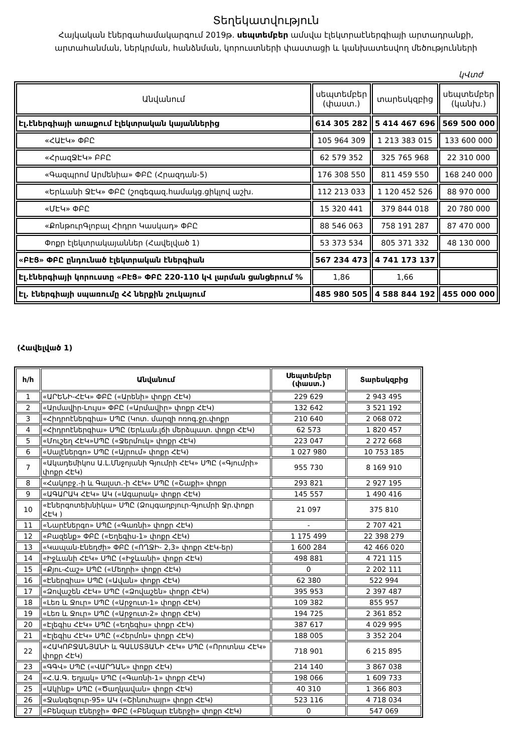Տեղեկատվություն
Հայկական էներգահամակարգում 2019թ. սեպտեմբեր ամսվա էլեկտրաէներգիայի արտադրանքի,
արտահանման, ներկրման, հանձնման, կորուստների փաստացի և կանխատեսվող մեծությունների
կՎտժ
| Անվանում | սեպտեմբեր (փաստ.) | տարեսկզբից | սեպտեմբեր (կանխ.) |
| --- | --- | --- | --- |
| Էլ.էներգիայի առաքում էլեկտրական կայաններից | 614 305 282 | 5 414 467 696 | 569 500 000 |
| «ՀԱԷԿ» ՓԲԸ | 105 964 309 | 1 213 383 015 | 133 600 000 |
| «ՀրազՋԷԿ» ԲԲԸ | 62 579 352 | 325 765 968 | 22 310 000 |
| «Գազպրոմ Արմենիա» ՓԲԸ (Հրազդան-5) | 176 308 550 | 811 459 550 | 168 240 000 |
| «Երևանի ՋԷԿ» ՓԲԸ (շոգեգազ.համակց.ցիկլով աշխ. | 112 213 033 | 1 120 452 526 | 88 970 000 |
| «ՄԷԿ» ՓԲԸ | 15 320 441 | 379 844 018 | 20 780 000 |
| «ՔոնթուրԳլոբալ Հիդրո Կասկադ» ՓԲԸ | 88 546 063 | 758 191 287 | 87 470 000 |
| Փոքր էլեկտրակայաններ (Հավելված 1) | 53 373 534 | 805 371 332 | 48 130 000 |
| «ԲԷՑ» ՓԲԸ ընդունած էլեկտրական էներգիան | 567 234 473 | 4 741 173 137 | |
| Էլ.էներգիայի կորուստը «ԲԷՑ» ՓԲԸ 220-110 կՎ լարման ցանցերում % | 1,86 | 1,66 | |
| Էլ. էներգիայի սպառումը ՀՀ ներքին շուկայում | 485 980 505 | 4 588 844 192 | 455 000 000 |
(Հավելված 1)
| հ/հ | Անվանում | Սեպտեմբեր (փաստ.) | Տարեսկզբից |
| --- | --- | --- | --- |
| 1 | «ԱՐԵՆԻ-ՀԷԿ» ՓԲԸ («Արենի» փոքր ՀԷԿ) | 229 629 | 2 943 495 |
| 2 | «Արմավիր-Լույս» ՓԲԸ («Արմավիր» փոքր ՀԷԿ) | 132 642 | 3 521 192 |
| 3 | «Հիդրոէներգիա» ՍՊԸ (Կոտ. մարզի ոռոգ.ջր.փոքր | 210 640 | 2 068 072 |
| 4 | «Հիդրոէներգիա» ՍՊԸ (Երևան.լճի մերձպատ. փոքր ՀԷԿ) | 62 573 | 1 820 457 |
| 5 | «Մուշեղ ՀԷԿ»ՍՊԸ («Ջերմուկ» փոքր ՀԷԿ) | 223 047 | 2 272 668 |
| 6 | «Սալէներգո» ՍՊԸ («Այրում» փոքր ՀԷԿ) | 1 027 980 | 10 753 185 |
| 7 | «Ակադեմիկոս Ա.Լ.Մնջոյանի Գյումրի ՀԷԿ» ՍՊԸ («Գյումրի» փոքր ՀԷԿ) | 955 730 | 8 169 910 |
| 8 | «Հակոբջ.-ի և Գալստ.-ի ՀԷԿ» ՍՊԸ («Շաքի» փոքր | 293 821 | 2 927 195 |
| 9 | «ԱԳԱՐԱԿ ՀԷԿ» ԱԿ («Ագարակ» փոքր ՀԷԿ) | 145 557 | 1 490 416 |
| 10 | «Էներգոտեխնիկա» ՍՊԸ (Ձույգաղբյուր-Գյումրի Ջր.փոքր ՀԷԿ ) | 21 097 | 375 810 |
| 11 | «Նարէներգո» ՍՊԸ («Գառնի» փոքր ՀԷԿ) | - | 2 707 421 |
| 12 | «Բազենք» ՓԲԸ («Եղեգիս-1» փոքր ՀԷԿ) | 1 175 499 | 22 398 279 |
| 13 | «Կապան-Էնեդժի» ՓԲԸ («ՈՂՋԻ- 2,3» փոքր ՀԷԿ-եր) | 1 600 284 | 42 466 020 |
| 14 | «Իջևանի ՀԷԿ» ՍՊԸ («Իջևանի» փոքր ՀԷԿ) | 498 881 | 4 721 115 |
| 15 | «Քյու-Հաշ» ՍՊԸ («Մեղրի» փոքր ՀԷԿ) | 0 | 2 202 111 |
| 16 | «Էներգիա» ՍՊԸ («Ավան» փոքր ՀԷԿ) | 62 380 | 522 994 |
| 17 | «Ձովաշեն ՀԷԿ» ՍՊԸ («Ձովաշեն» փոքր ՀԷԿ) | 395 953 | 2 397 487 |
| 18 | «Լեռ և Ջուր» ՍՊԸ («Արջուտ-1» փոքր ՀԷԿ) | 109 382 | 855 957 |
| 19 | «Լեռ և Ջուր» ՍՊԸ («Արջուտ-2» փոքր ՀԷԿ) | 194 725 | 2 361 852 |
| 20 | «Էլեգիս ՀԷԿ» ՍՊԸ («Եղեգիս» փոքր ՀԷԿ) | 387 617 | 4 029 995 |
| 21 | «Էլեգիս ՀԷԿ» ՍՊԸ («Հերմոն» փոքր ՀԷԿ) | 188 005 | 3 352 204 |
| 22 | «ՀԱԿՈԲՋԱՆՅԱՆԻ և ԳԱԼՍՏՅԱՆԻ ՀԷԿ» ՍՊԸ («Որոտնա ՀԷԿ» փոքր ՀԷԿ) | 718 901 | 6 215 895 |
| 23 | «ԳԳՎ» ՍՊԸ («ՎԱՐԴԱՆ» փոքր ՀԷԿ) | 214 140 | 3 867 038 |
| 24 | «Հ.Ա.Գ. Եղյակ» ՍՊԸ («Գառնի-1» փոքր ՀԷԿ) | 198 066 | 1 609 733 |
| 25 | «Ակինք» ՍՊԸ («Ծաղկավան» փոքր ՀԷԿ) | 40 310 | 1 366 803 |
| 26 | «Ջանգեզուր-95» ԱԿ («Շինուհայր» փոքր ՀԷԿ) | 523 116 | 4 718 034 |
| 27 | «Բենզար Էներջի» ՓԲԸ («Բենզար Էներջի» փոքր ՀԷԿ) | 0 | 547 069 |